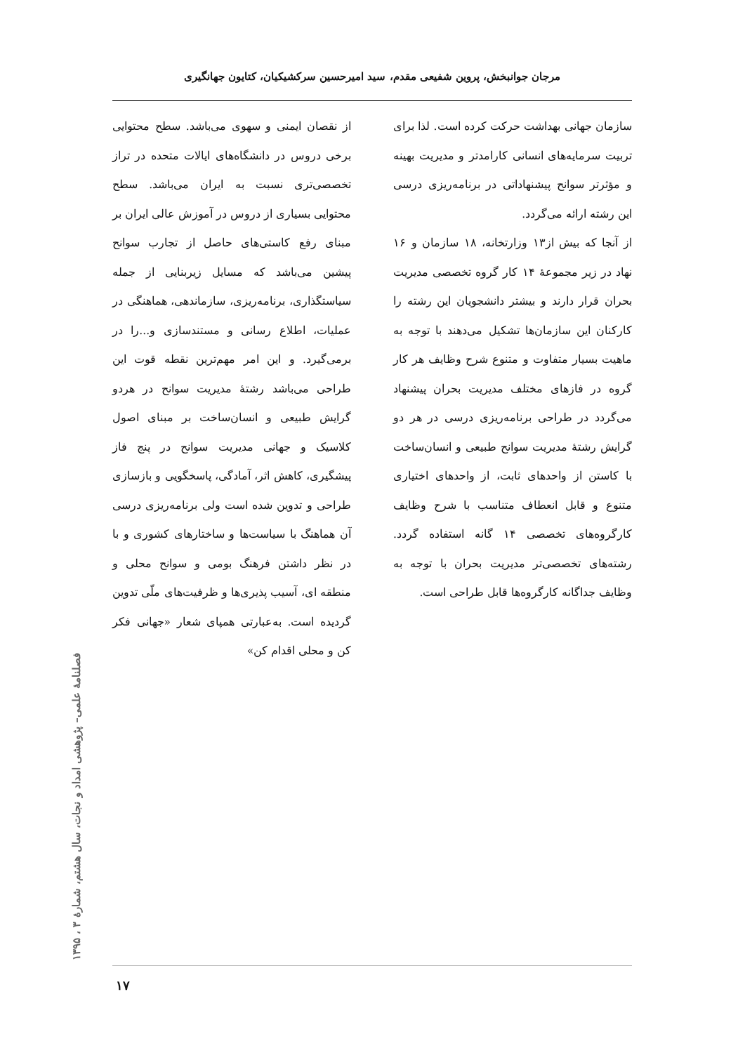مرجان جوانبخش، پروین شفیعی مقدم، سید امیرحسین سرکشیکیان، کتایون جهانگیری
از نقصان ایمنی و سهوی می‌باشد. سطح محتوایی برخی دروس در دانشگاه‌های ایالات متحده در تراز تخصصی‌تری نسبت به ایران می‌باشد. سطح محتوایی بسیاری از دروس در آموزش عالی ایران بر مبنای رفع کاستی‌های حاصل از تجارب سوانح پیشین می‌باشد که مسایل زیربنایی از جمله سیاستگذاری، برنامه‌ریزی، سازماندهی، هماهنگی در عملیات، اطلاع رسانی و مستندسازی و...را در برمی‌گیرد. و این امر مهم‌ترین نقطه قوت این طراحی می‌باشد رشتهٔ مدیریت سوانح در هردو گرایش طبیعی و انسان‌ساخت بر مبنای اصول کلاسیک و جهانی مدیریت سوانح در پنج فاز پیشگیری، کاهش اثر، آمادگی، پاسخگویی و بازسازی طراحی و تدوین شده است ولی برنامه‌ریزی درسی آن هماهنگ با سیاست‌ها و ساختارهای کشوری و با در نظر داشتن فرهنگ بومی و سوانح محلی و منطقه ای، آسیب پذیری‌ها و ظرفیت‌های ملّی تدوین گردیده است. به‌عبارتی همپای شعار «جهانی فکر کن و محلی اقدام کن»
سازمان جهانی بهداشت حرکت کرده است. لذا برای تربیت سرمایه‌های انسانی کارامدتر و مدیریت بهینه و مؤثرتر سوانح پیشنهاداتی در برنامه‌ریزی درسی این رشته ارائه می‌گردد.
از آنجا که بیش از۱۳ وزارتخانه، ۱۸ سازمان و ۱۶ نهاد در زیر مجموعهٔ ۱۴ کار گروه تخصصی مدیریت بحران قرار دارند و بیشتر دانشجویان این رشته را کارکنان این سازمان‌ها تشکیل می‌دهند با توجه به ماهیت بسیار متفاوت و متنوع شرح وظایف هر کار گروه در فازهای مختلف مدیریت بحران پیشنهاد می‌گردد در طراحی برنامه‌ریزی درسی در هر دو گرایش رشتهٔ مدیریت سوانح طبیعی و انسان‌ساخت با کاستن از واحدهای ثابت، از واحدهای اختیاری متنوع و قابل انعطاف متناسب با شرح وظایف کارگروه‌های تخصصی ۱۴ گانه استفاده گردد. رشته‌های تخصصی‌تر مدیریت بحران با توجه به وظایف جداگانه کارگروه‌ها قابل طراحی است.
فصلنامهٔ علمی– پژوهشی امداد و نجات، سال هشتم، شمارهٔ ۳ ، ۱۳۹۵
۱۷